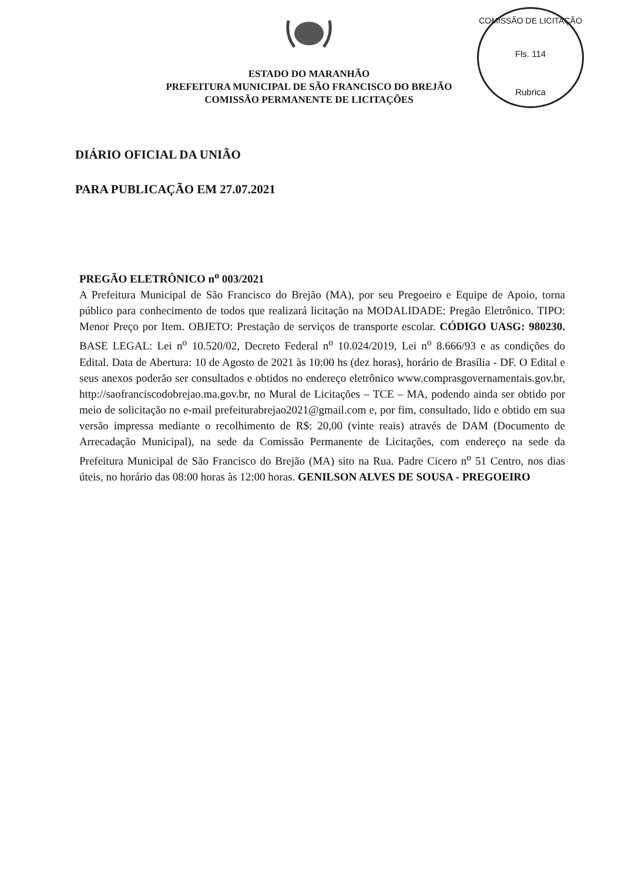COMISSÃO DE LICITAÇÃO
Fls. 114
Rubrica
ESTADO DO MARANHÃO
PREFEITURA MUNICIPAL DE SÃO FRANCISCO DO BREJÃO
COMISSÃO PERMANENTE DE LICITAÇÕES
DIÁRIO OFICIAL DA UNIÃO
PARA PUBLICAÇÃO EM 27.07.2021
PREGÃO ELETRÔNICO n<sup>o</sup> 003/2021
A Prefeitura Municipal de São Francisco do Brejão (MA), por seu Pregoeiro e Equipe de Apoio, torna público para conhecimento de todos que realizará licitação na MODALIDADE: Pregão Eletrônico. TIPO: Menor Preço por Item. OBJETO: Prestação de serviços de transporte escolar. CÓDIGO UASG: 980230. BASE LEGAL: Lei n<sup>o</sup> 10.520/02, Decreto Federal n<sup>o</sup> 10.024/2019, Lei n<sup>o</sup> 8.666/93 e as condições do Edital. Data de Abertura: 10 de Agosto de 2021 às 10:00 hs (dez horas), horário de Brasília - DF. O Edital e seus anexos poderão ser consultados e obtidos no endereço eletrônico www.comprasgovernamentais.gov.br, http://saofranciscodobrejao.ma.gov.br, no Mural de Licitações – TCE – MA, podendo ainda ser obtido por meio de solicitação no e-mail prefeiturabrejao2021@gmail.com e, por fim, consultado, lido e obtido em sua versão impressa mediante o recolhimento de R$: 20,00 (vinte reais) através de DAM (Documento de Arrecadação Municipal), na sede da Comissão Permanente de Licitações, com endereço na sede da Prefeitura Municipal de São Francisco do Brejão (MA) sito na Rua. Padre Cicero n<sup>o</sup> 51 Centro, nos dias úteis, no horário das 08:00 horas às 12:00 horas. GENILSON ALVES DE SOUSA - PREGOEIRO